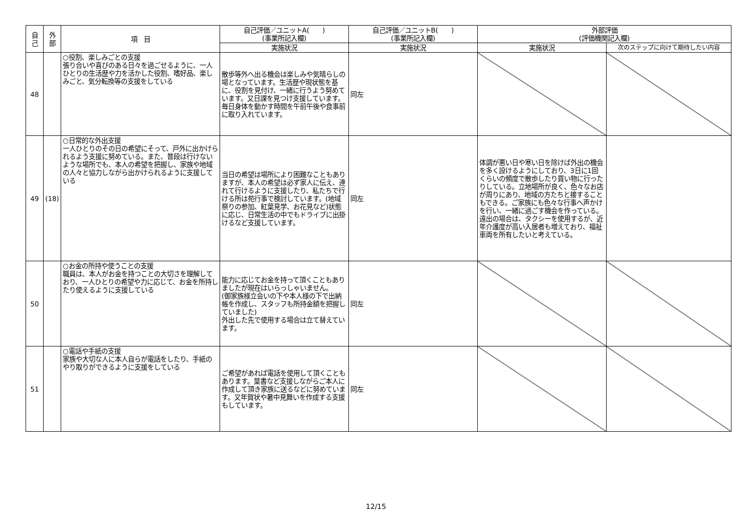| 自 己 | 外 部 | 項 目 | 自己評価／ユニットA( ) (事業所記入欄) | 自己評価／ユニットB( ) (事業所記入欄) | 外部評価 (評価機関記入欄) | |
| --- | --- | --- | --- | --- | --- | --- |
| | | | 実施状況 | 実施状況 | 実施状況 | 次のステップに向けて期待したい内容 |
| 48 | | ○役割、楽しみごとの支援 張り合いや喜びのある日々を過ごせるように、一人ひとりの生活歴や力を活かした役割、嗜好品、楽しみごと、気分転換等の支援をしている | 散歩等外へ出る機会は楽しみや気晴らしの場となっています。生活歴や現状態を基に、役割を見付け、一緒に行うよう努めています。又日課を見つけ支援しています。 毎日身体を動かす時間を午前午後や食事前に取り入れています。 | 同左 | | |
| 49 | (18) | ○日常的な外出支援 一人ひとりのその日の希望にそって、戸外に出かけられるよう支援に努めている。また、普段は行けないような場所でも、本人の希望を把握し、家族や地域の人々と協力しながら出かけられるように支援している | 当日の希望は場所により困難なこともありますが、本人の希望は必ず家人に伝え、連れて行けるように支援したり、私たちで行ける所は苑行事で検討しています。(地域祭りの参加、紅葉見学、お花見など)状態に応じ、日常生活の中でもドライブに出掛けるなど支援しています。 | 同左 | 体調が悪い日や寒い日を除けば外出の機会を多く設けるようにしており、3日に1回くらいの頻度で散歩したり買い物に行ったりしている。立地場所が良く、色々なお店が周りにあり、地域の方たちと接することもできる。ご家族にも色々な行事へ声かけを行い、一緒に過ごす機会を作っている。遠出の場合は、タクシーを使用するが、近年介護度が高い入居者も増えており、福祉車両を所有したいと考えている。 | |
| 50 | | ○お金の所持や使うことの支援 職員は、本人がお金を持つことの大切さを理解しており、一人ひとりの希望や力に応じて、お金を所持したり使えるように支援している | 能力に応じてお金を持って頂くこともありましたが現在はいらっしゃいません。 (御家族様立会いの下や本人様の下で出納帳を作成し、スタッフも所持金額を把握していました) 外出した先で使用する場合は立て替えています。 | 同左 | | |
| 51 | | ○電話や手紙の支援 家族や大切な人に本人自らが電話をしたり、手紙のやり取りができるように支援をしている | ご希望があれば電話を使用して頂くこともあります。葉書など支援しながらご本人に作成して頂き家族に送るなどに努めています。又年賀状や暑中見舞いを作成する支援もしています。 | 同左 | | |
12/15